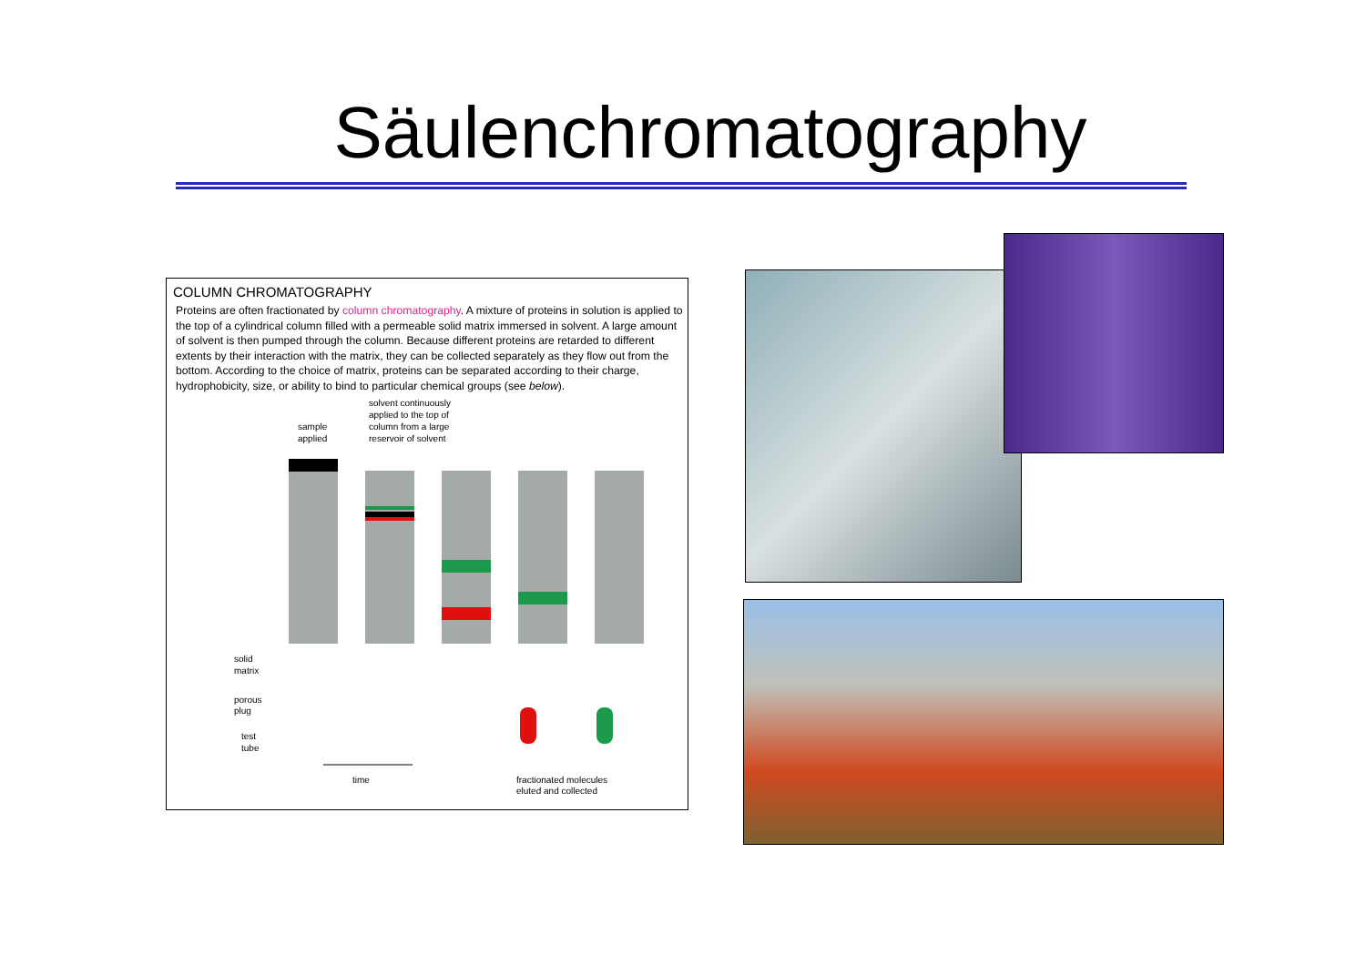Säulenchromatography
COLUMN CHROMATOGRAPHY
Proteins are often fractionated by column chromatography. A mixture of proteins in solution is applied to the top of a cylindrical column filled with a permeable solid matrix immersed in solvent. A large amount of solvent is then pumped through the column. Because different proteins are retarded to different extents by their interaction with the matrix, they can be collected separately as they flow out from the bottom. According to the choice of matrix, proteins can be separated according to their charge, hydrophobicity, size, or ability to bind to particular chemical groups (see below).
solvent continuously
applied to the top of
column from a large
reservoir of solvent
sample
applied
solid
matrix
porous
plug
test
tube
time
fractionated molecules
eluted and collected